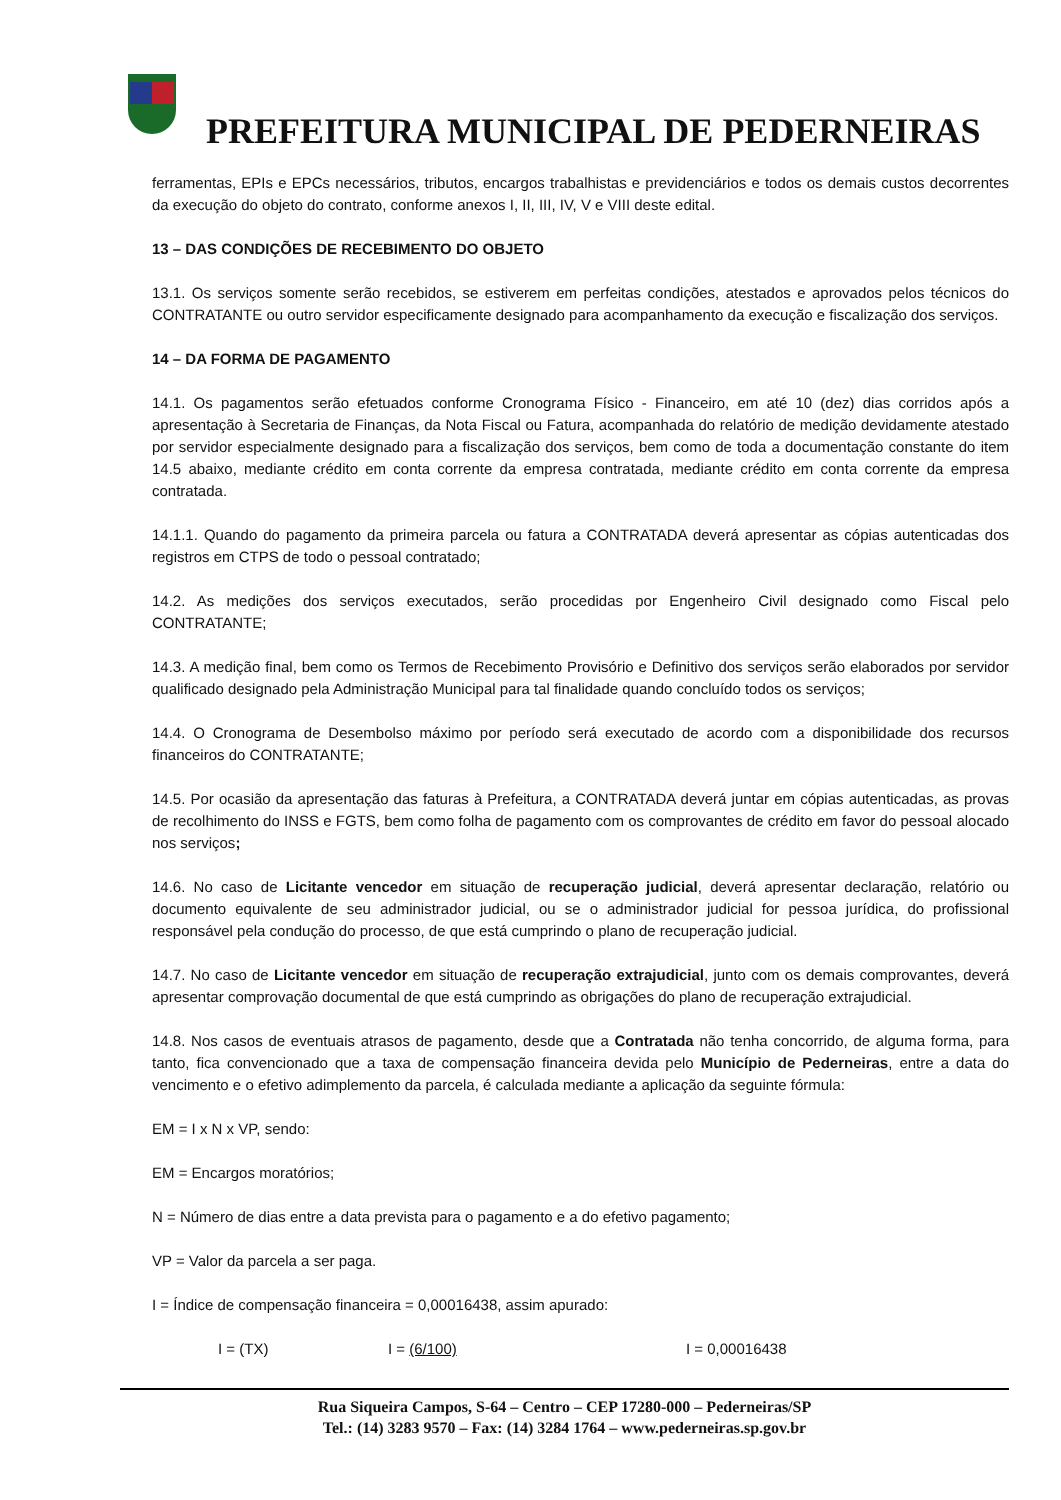PREFEITURA MUNICIPAL DE PEDERNEIRAS
ferramentas, EPIs e EPCs necessários, tributos, encargos trabalhistas e previdenciários e todos os demais custos decorrentes da execução do objeto do contrato, conforme anexos I, II, III, IV, V e VIII deste edital.
13 – DAS CONDIÇÕES DE RECEBIMENTO DO OBJETO
13.1. Os serviços somente serão recebidos, se estiverem em perfeitas condições, atestados e aprovados pelos técnicos do CONTRATANTE ou outro servidor especificamente designado para acompanhamento da execução e fiscalização dos serviços.
14 – DA FORMA DE PAGAMENTO
14.1. Os pagamentos serão efetuados conforme Cronograma Físico - Financeiro, em até 10 (dez) dias corridos após a apresentação à Secretaria de Finanças, da Nota Fiscal ou Fatura, acompanhada do relatório de medição devidamente atestado por servidor especialmente designado para a fiscalização dos serviços, bem como de toda a documentação constante do item 14.5 abaixo, mediante crédito em conta corrente da empresa contratada, mediante crédito em conta corrente da empresa contratada.
14.1.1. Quando do pagamento da primeira parcela ou fatura a CONTRATADA deverá apresentar as cópias autenticadas dos registros em CTPS de todo o pessoal contratado;
14.2. As medições dos serviços executados, serão procedidas por Engenheiro Civil designado como Fiscal pelo CONTRATANTE;
14.3. A medição final, bem como os Termos de Recebimento Provisório e Definitivo dos serviços serão elaborados por servidor qualificado designado pela Administração Municipal para tal finalidade quando concluído todos os serviços;
14.4. O Cronograma de Desembolso máximo por período será executado de acordo com a disponibilidade dos recursos financeiros do CONTRATANTE;
14.5. Por ocasião da apresentação das faturas à Prefeitura, a CONTRATADA deverá juntar em cópias autenticadas, as provas de recolhimento do INSS e FGTS, bem como folha de pagamento com os comprovantes de crédito em favor do pessoal alocado nos serviços;
14.6. No caso de Licitante vencedor em situação de recuperação judicial, deverá apresentar declaração, relatório ou documento equivalente de seu administrador judicial, ou se o administrador judicial for pessoa jurídica, do profissional responsável pela condução do processo, de que está cumprindo o plano de recuperação judicial.
14.7. No caso de Licitante vencedor em situação de recuperação extrajudicial, junto com os demais comprovantes, deverá apresentar comprovação documental de que está cumprindo as obrigações do plano de recuperação extrajudicial.
14.8. Nos casos de eventuais atrasos de pagamento, desde que a Contratada não tenha concorrido, de alguma forma, para tanto, fica convencionado que a taxa de compensação financeira devida pelo Município de Pederneiras, entre a data do vencimento e o efetivo adimplemento da parcela, é calculada mediante a aplicação da seguinte fórmula:
EM = I x N x VP, sendo:
EM = Encargos moratórios;
N = Número de dias entre a data prevista para o pagamento e a do efetivo pagamento;
VP = Valor da parcela a ser paga.
I = Índice de compensação financeira = 0,00016438, assim apurado:
I = (TX) I = (6/100) I = 0,00016438
Rua Siqueira Campos, S-64 – Centro – CEP 17280-000 – Pederneiras/SP
Tel.: (14) 3283 9570 – Fax: (14) 3284 1764 – www.pederneiras.sp.gov.br